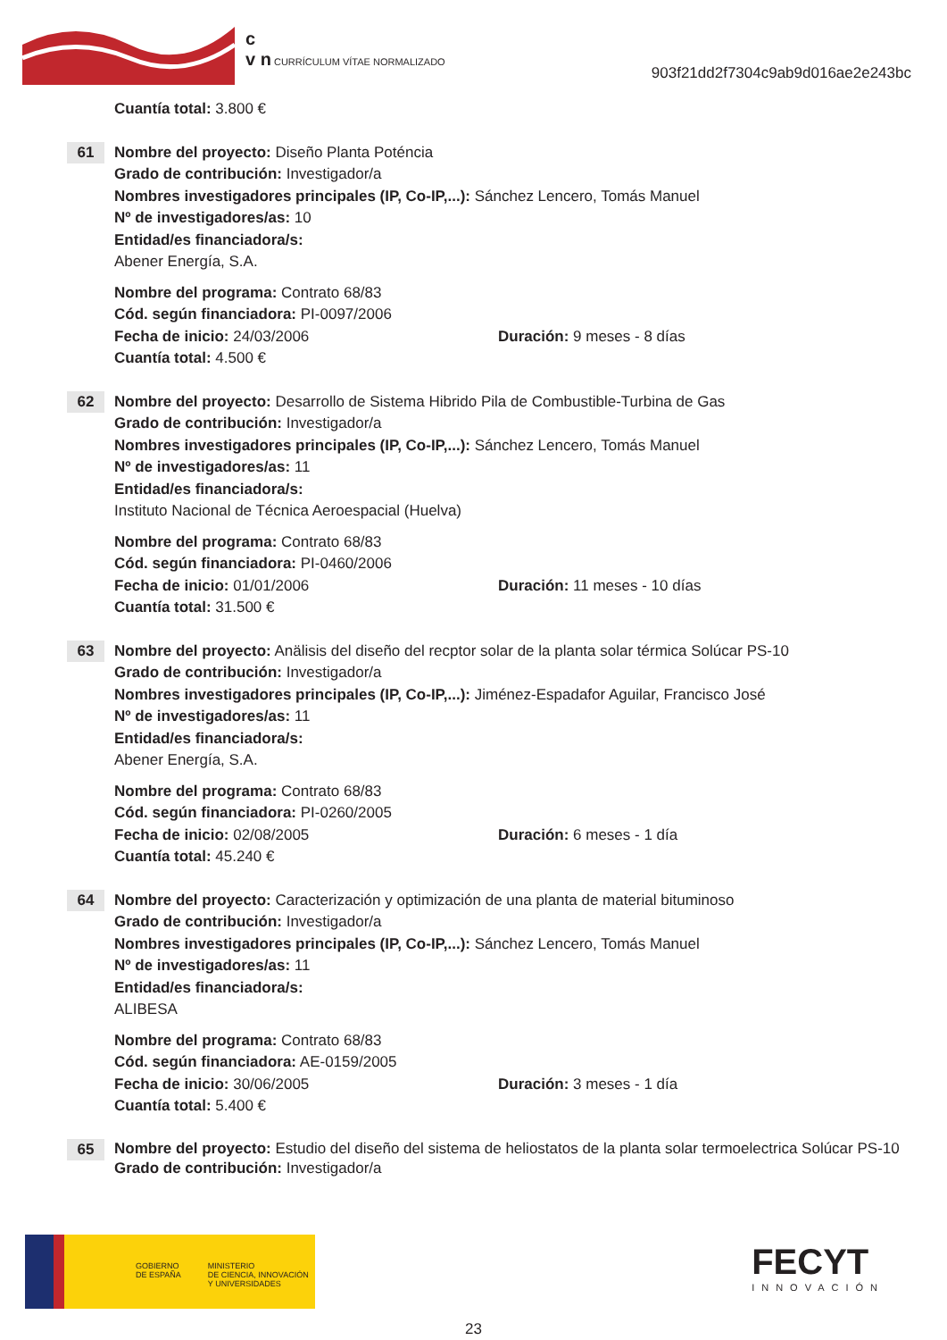c
v n CURRÍCULUM VÍTAE NORMALIZADO
903f21dd2f7304c9ab9d016ae2e243bc
Cuantía total: 3.800 €
61
Nombre del proyecto: Diseño Planta Poténcia
Grado de contribución: Investigador/a
Nombres investigadores principales (IP, Co-IP,...): Sánchez Lencero, Tomás Manuel
Nº de investigadores/as: 10
Entidad/es financiadora/s:
Abener Energía, S.A.
Nombre del programa: Contrato 68/83
Cód. según financiadora: PI-0097/2006
Fecha de inicio: 24/03/2006 Duración: 9 meses - 8 días
Cuantía total: 4.500 €
62
Nombre del proyecto: Desarrollo de Sistema Hibrido Pila de Combustible-Turbina de Gas
Grado de contribución: Investigador/a
Nombres investigadores principales (IP, Co-IP,...): Sánchez Lencero, Tomás Manuel
Nº de investigadores/as: 11
Entidad/es financiadora/s:
Instituto Nacional de Técnica Aeroespacial (Huelva)
Nombre del programa: Contrato 68/83
Cód. según financiadora: PI-0460/2006
Fecha de inicio: 01/01/2006 Duración: 11 meses - 10 días
Cuantía total: 31.500 €
63
Nombre del proyecto: Anälisis del diseño del recptor solar de la planta solar térmica Solúcar PS-10
Grado de contribución: Investigador/a
Nombres investigadores principales (IP, Co-IP,...): Jiménez-Espadafor Aguilar, Francisco José
Nº de investigadores/as: 11
Entidad/es financiadora/s:
Abener Energía, S.A.
Nombre del programa: Contrato 68/83
Cód. según financiadora: PI-0260/2005
Fecha de inicio: 02/08/2005 Duración: 6 meses - 1 día
Cuantía total: 45.240 €
64
Nombre del proyecto: Caracterización y optimización de una planta de material bituminoso
Grado de contribución: Investigador/a
Nombres investigadores principales (IP, Co-IP,...): Sánchez Lencero, Tomás Manuel
Nº de investigadores/as: 11
Entidad/es financiadora/s:
ALIBESA
Nombre del programa: Contrato 68/83
Cód. según financiadora: AE-0159/2005
Fecha de inicio: 30/06/2005 Duración: 3 meses - 1 día
Cuantía total: 5.400 €
65
Nombre del proyecto: Estudio del diseño del sistema de heliostatos de la planta solar termoelectrica Solúcar PS-10
Grado de contribución: Investigador/a
GOBIERNO
DE ESPAÑA
MINISTERIO
DE CIENCIA, INNOVACIÓN
Y UNIVERSIDADES
FECYT
INNOVACIÓN
23